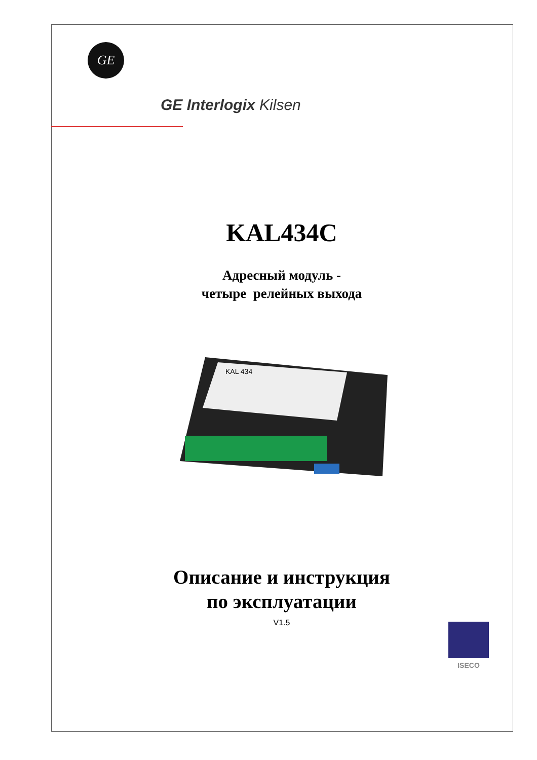GE
GE Interlogix Kilsen
KAL434C
Адресный модуль -
четыре релейных выхода
KAL 434
Описание и инструкция
по эксплуатации
V1.5 ISECO